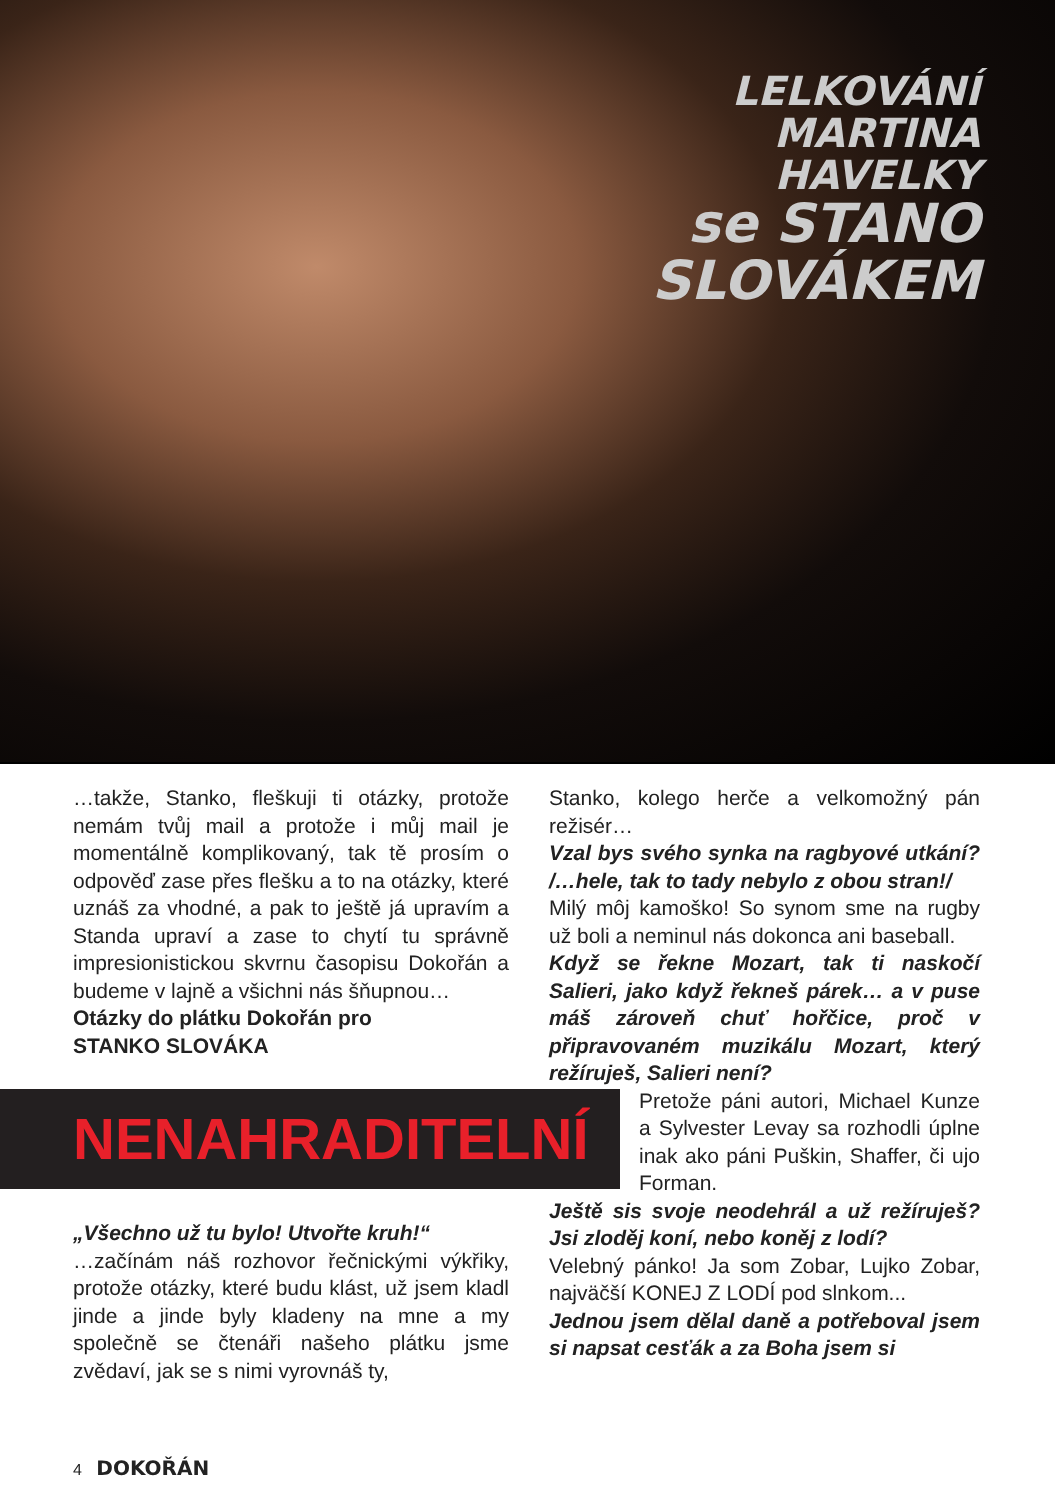LELKOVÁNÍ
MARTINA
HAVELKY
se STANO
SLOVÁKEM
…takže, Stanko, fleškuji ti otázky, protože nemám tvůj mail a protože i můj mail je momentálně komplikovaný, tak tě prosím o odpověď zase přes flešku a to na otázky, které uznáš za vhodné, a pak to ještě já upravím a Standa upraví a zase to chytí tu správně impresionistickou skvrnu časopisu Dokořán a budeme v lajně a všichni nás šňupnou…
Otázky do plátku Dokořán pro
STANKO SLOVÁKA
NENAHRADITELNÍ
„Všechno už tu bylo! Utvořte kruh!“
…začínám náš rozhovor řečnickými výkřiky, protože otázky, které budu klást, už jsem kladl jinde a jinde byly kladeny na mne a my společně se čtenáři našeho plátku jsme zvědaví, jak se s nimi vyrovnáš ty,
Stanko, kolego herče a velkomožný pán režisér…
Vzal bys svého synka na ragbyové utkání? /…hele, tak to tady nebylo z obou stran!/
Milý môj kamoško! So synom sme na rugby už boli a neminul nás dokonca ani baseball.
Když se řekne Mozart, tak ti naskočí Salieri, jako když řekneš párek… a v puse máš zároveň chuť hořčice, proč v připravovaném muzikálu Mozart, který režíruješ, Salieri není?
Pretože páni autori, Michael Kunze a Sylvester Levay sa rozhodli úplne inak ako páni Puškin, Shaffer, či ujo Forman.
Ještě sis svoje neodehrál a už režíruješ? Jsi zloděj koní, nebo koněj z lodí?
Velebný pánko! Ja som Zobar, Lujko Zobar, najväčší KONEJ Z LODÍ pod slnkom...
Jednou jsem dělal daně a potřeboval jsem si napsat cesťák a za Boha jsem si
4 DOKOŘÁN